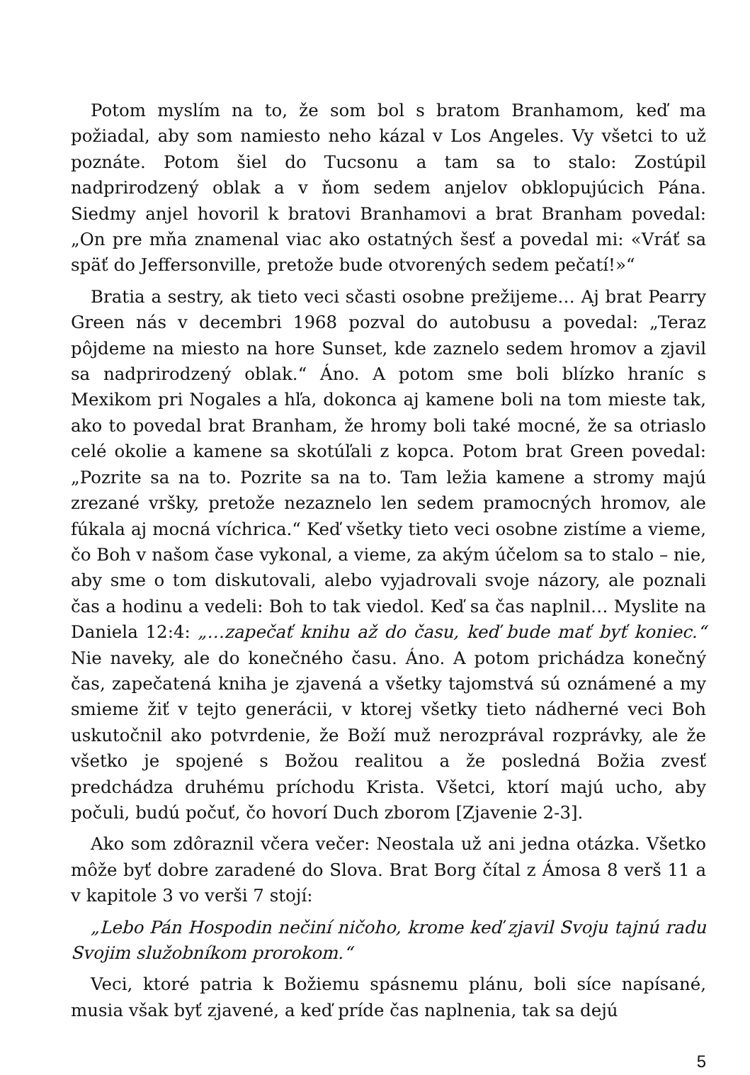Potom myslím na to, že som bol s bratom Branhamom, keď ma požiadal, aby som namiesto neho kázal v Los Angeles. Vy všetci to už poznáte. Potom šiel do Tucsonu a tam sa to stalo: Zostúpil nadprirodzený oblak a v ňom sedem anjelov obklopujúcich Pána. Siedmy anjel hovoril k bratovi Branhamovi a brat Branham povedal: „On pre mňa znamenal viac ako ostatných šesť a povedal mi: «Vráť sa späť do Jeffersonville, pretože bude otvorených sedem pečatí!»“
Bratia a sestry, ak tieto veci sčasti osobne prežijeme… Aj brat Pearry Green nás v decembri 1968 pozval do autobusu a povedal: „Teraz pôjdeme na miesto na hore Sunset, kde zaznelo sedem hromov a zjavil sa nadprirodzený oblak.“ Áno. A potom sme boli blízko hraníc s Mexikom pri Nogales a hľa, dokonca aj kamene boli na tom mieste tak, ako to povedal brat Branham, že hromy boli také mocné, že sa otriaslo celé okolie a kamene sa skotúľali z kopca. Potom brat Green povedal: „Pozrite sa na to. Pozrite sa na to. Tam ležia kamene a stromy majú zrezané vršky, pretože nezaznelo len sedem pramocných hromov, ale fúkala aj mocná víchrica.“ Keď všetky tieto veci osobne zistíme a vieme, čo Boh v našom čase vykonal, a vieme, za akým účelom sa to stalo – nie, aby sme o tom diskutovali, alebo vyjadrovali svoje názory, ale poznali čas a hodinu a vedeli: Boh to tak viedol. Keď sa čas naplnil… Myslite na Daniela 12:4: „…zapečať knihu až do času, keď bude mať byť koniec.“ Nie naveky, ale do konečného času. Áno. A potom prichádza konečný čas, zapečatená kniha je zjavená a všetky tajomstvá sú oznámené a my smieme žiť v tejto generácii, v ktorej všetky tieto nádherné veci Boh uskutočnil ako potvrdenie, že Boží muž nerozprával rozprávky, ale že všetko je spojené s Božou realitou a že posledná Božia zvesť predchádza druhému príchodu Krista. Všetci, ktorí majú ucho, aby počuli, budú počuť, čo hovorí Duch zborom [Zjavenie 2-3].
Ako som zdôraznil včera večer: Neostala už ani jedna otázka. Všetko môže byť dobre zaradené do Slova. Brat Borg čítal z Ámosa 8 verš 11 a v kapitole 3 vo verši 7 stojí:
„Lebo Pán Hospodin nečiní ničoho, krome keď zjavil Svoju tajnú radu Svojim služobníkom prorokom.“
Veci, ktoré patria k Božiemu spásnemu plánu, boli síce napísané, musia však byť zjavené, a keď príde čas naplnenia, tak sa dejú
5